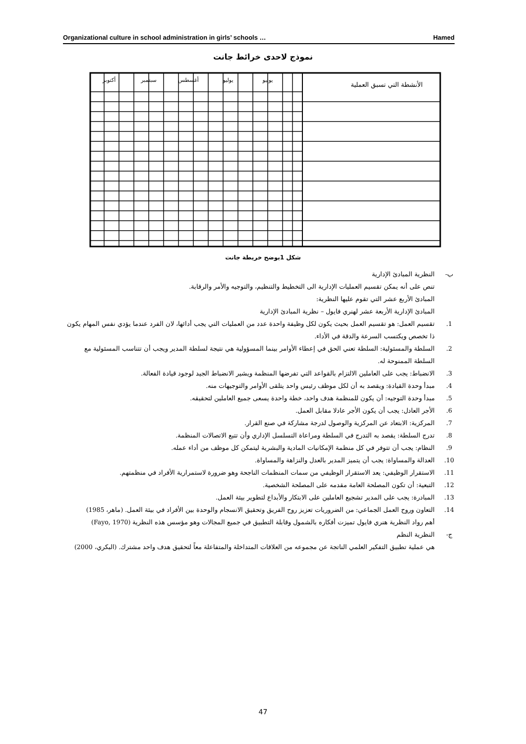Organizational culture in school administration in girls’ schools … Hamed
نموذج لاحدى خرائط جانت
الأنشطة التي تسبق العملية
يونيو
يوليو
أغسطس
سبتمبر
أكتوبر
شكل 1يوضح خريطة جانت
ب- النظرية المبادئ الإدارية
تنص على أنه يمكن تقسيم العمليات الإدارية الى التخطيط والتنظيم، والتوجيه والأمر والرقابة.
المبادئ الأربع عشر التي تقوم عليها النظرية:
المبادئ الإدارية الأربعة عشر لهنري فايول – نظرية المبادئ الإدارية
1. تقسيم العمل: هو تقسيم العمل بحيث يكون لكل وظيفة واحدة عدد من العمليات التي يجب أدائها، لان الفرد عندما يؤدي نفس المهام يكون ذا تخصص ويكتسب السرعة والدقة في الأداء.
2. السلطة والمسئولية: السلطة تعني الحق في إعطاء الأوامر بينما المسؤولية هي نتيجة لسلطة المدير ويجب أن تتناسب المسئولية مع السلطة الممنوحة له.
3. الانضباط: يجب على العاملين الالتزام بالقواعد التي تفرضها المنظمة ويشير الانضباط الجيد لوجود قيادة الفعالة.
4. مبدأ وحدة القيادة: ويقصد به أن لكل موظف رئيس واحد يتلقى الأوامر والتوجيهات منه.
5. مبدأ وحدة التوجيه: أن يكون للمنظمة هدف واحد، خطة واحدة يسعى جميع العاملين لتحقيقه.
6. الأجر العادل: يجب أن يكون الأجر عادلا مقابل العمل.
7. المركزية: الابتعاد عن المركزية والوصول لدرجة مشاركة في صنع القرار.
8. تدرج السلطة: يقصد به التدرج في السلطة ومراعاة التسلسل الإداري وأن تتبع الاتصالات المنظمة.
9. النظام: يجب أن تتوفر في كل منظمة الإمكانيات المادية والبشرية ليتمكن كل موظف من أداء عمله.
10. العدالة والمساواة: يجب أن يتميز المدير بالعدل والنزاهة والمساواة.
11. الاستقرار الوظيفي: يعد الاستقرار الوظيفي من سمات المنظمات الناجحة وهو ضرورة لاستمرارية الأفراد في منظمتهم.
12. التبعية: أن تكون المصلحة العامة مقدمه على المصلحة الشخصية.
13. المبادرة: يجب على المدير تشجيع العاملين على الابتكار والأبداع لتطوير بيئة العمل.
14. التعاون وروح العمل الجماعي: من الضروريات تعزيز روح الفريق وتحقيق الانسجام والوحدة بين الأفراد في بيئة العمل. (ماهر، 1985)
أهم رواد النظرية هنري فايول تميزت أفكاره بالشمول وقابلة التطبيق في جميع المجالات وهو مؤسس هذه النظرية (Fayo, 1970)
ج- النظرية النظم
هي عملية تطبيق التفكير العلمي الناتجة عن مجموعه من العلاقات المتداخلة والمتفاعلة معاً لتحقيق هدف واحد مشترك. (البكري، 2000)
47